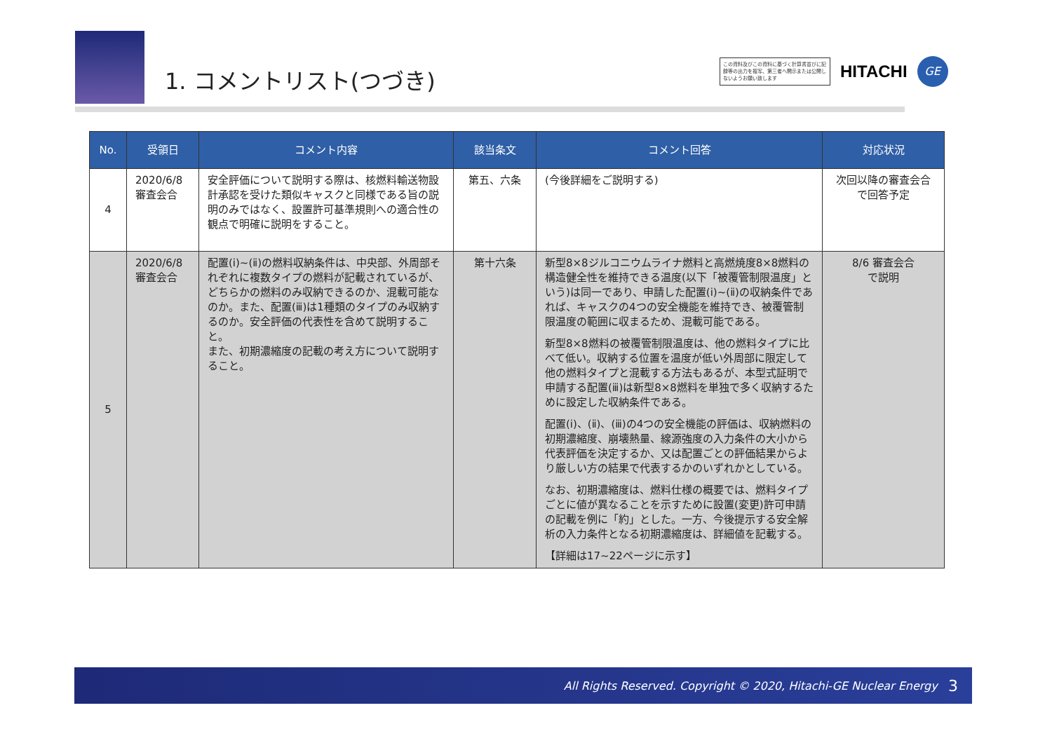1. コメントリスト(つづき)
この資料及びこの資料に基づく計算書並びに記録等の出力を複写、第三者へ開示または公開しないようお願い致します
HITACHI
GE
| No. | 受領日 | コメント内容 | 該当条文 | コメント回答 | 対応状況 |
| --- | --- | --- | --- | --- | --- |
| 4 | 2020/6/8 審査会合 | 安全評価について説明する際は、核燃料輸送物設計承認を受けた類似キャスクと同様である旨の説明のみではなく、設置許可基準規則への適合性の観点で明確に説明をすること。 | 第五、六条 | (今後詳細をご説明する) | 次回以降の審査会合で回答予定 |
| 5 | 2020/6/8 審査会合 | 配置(ⅰ)~(ⅱ)の燃料収納条件は、中央部、外周部それぞれに複数タイプの燃料が記載されているが、どちらかの燃料のみ収納できるのか、混載可能なのか。また、配置(ⅲ)は1種類のタイプのみ収納するのか。安全評価の代表性を含めて説明すること。 また、初期濃縮度の記載の考え方について説明すること。 | 第十六条 | 新型8×8ジルコニウムライナ燃料と高燃焼度8×8燃料の構造健全性を維持できる温度(以下「被覆管制限温度」という)は同一であり、申請した配置(ⅰ)~(ⅱ)の収納条件であれば、キャスクの4つの安全機能を維持でき、被覆管制限温度の範囲に収まるため、混載可能である。 新型8×8燃料の被覆管制限温度は、他の燃料タイプに比べて低い。収納する位置を温度が低い外周部に限定して他の燃料タイプと混載する方法もあるが、本型式証明で申請する配置(ⅲ)は新型8×8燃料を単独で多く収納するために設定した収納条件である。 配置(ⅰ)、(ⅱ)、(ⅲ)の4つの安全機能の評価は、収納燃料の初期濃縮度、崩壊熱量、線源強度の入力条件の大小から代表評価を決定するか、又は配置ごとの評価結果からより厳しい方の結果で代表するかのいずれかとしている。 なお、初期濃縮度は、燃料仕様の概要では、燃料タイプごとに値が異なることを示すために設置(変更)許可申請の記載を例に「約」とした。一方、今後提示する安全解析の入力条件となる初期濃縮度は、詳細値を記載する。 【詳細は17~22ページに示す】 | 8/6 審査会合 で説明 |
All Rights Reserved. Copyright © 2020, Hitachi-GE Nuclear Energy 3